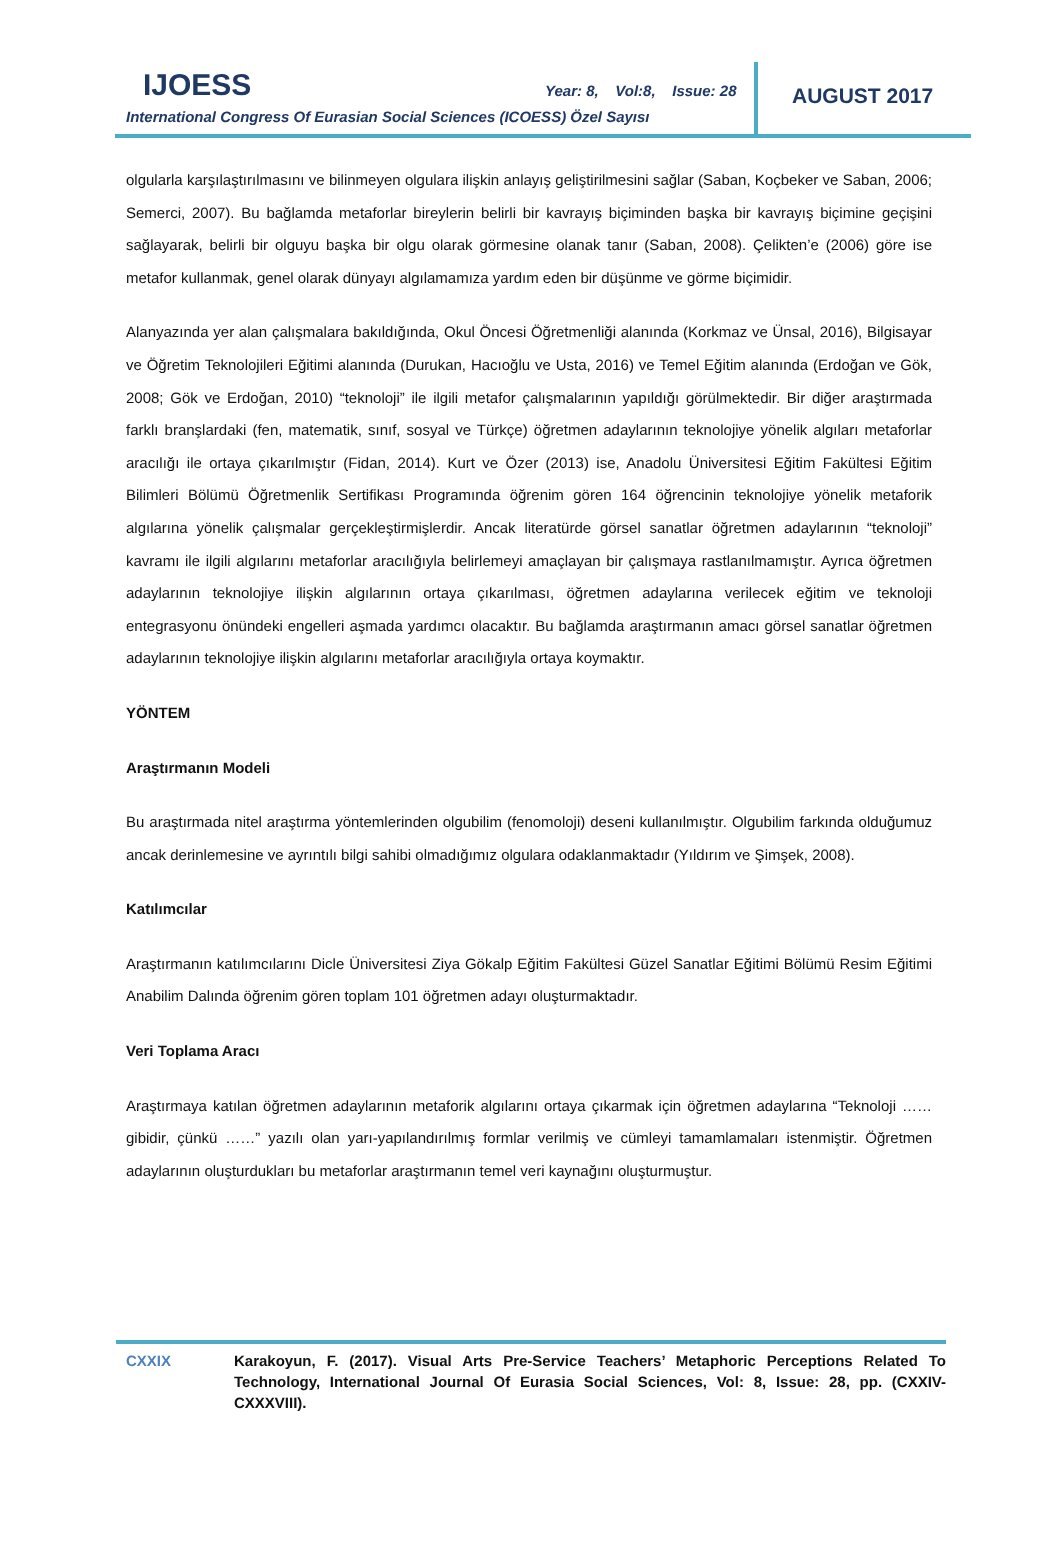IJOESS
Year: 8, Vol:8, Issue: 28
International Congress Of Eurasian Social Sciences (ICOESS) Özel Sayısı
AUGUST 2017
olgularla karşılaştırılmasını ve bilinmeyen olgulara ilişkin anlayış geliştirilmesini sağlar (Saban, Koçbeker ve Saban, 2006; Semerci, 2007). Bu bağlamda metaforlar bireylerin belirli bir kavrayış biçiminden başka bir kavrayış biçimine geçişini sağlayarak, belirli bir olguyu başka bir olgu olarak görmesine olanak tanır (Saban, 2008). Çelikten’e (2006) göre ise metafor kullanmak, genel olarak dünyayı algılamamıza yardım eden bir düşünme ve görme biçimidir.
Alanyazında yer alan çalışmalara bakıldığında, Okul Öncesi Öğretmenliği alanında (Korkmaz ve Ünsal, 2016), Bilgisayar ve Öğretim Teknolojileri Eğitimi alanında (Durukan, Hacıoğlu ve Usta, 2016) ve Temel Eğitim alanında (Erdoğan ve Gök, 2008; Gök ve Erdoğan, 2010) “teknoloji” ile ilgili metafor çalışmalarının yapıldığı görülmektedir. Bir diğer araştırmada farklı branşlardaki (fen, matematik, sınıf, sosyal ve Türkçe) öğretmen adaylarının teknolojiye yönelik algıları metaforlar aracılığı ile ortaya çıkarılmıştır (Fidan, 2014). Kurt ve Özer (2013) ise, Anadolu Üniversitesi Eğitim Fakültesi Eğitim Bilimleri Bölümü Öğretmenlik Sertifikası Programında öğrenim gören 164 öğrencinin teknolojiye yönelik metaforik algılarına yönelik çalışmalar gerçekleştirmişlerdir. Ancak literatürde görsel sanatlar öğretmen adaylarının “teknoloji” kavramı ile ilgili algılarını metaforlar aracılığıyla belirlemeyi amaçlayan bir çalışmaya rastlanılmamıştır. Ayrıca öğretmen adaylarının teknolojiye ilişkin algılarının ortaya çıkarılması, öğretmen adaylarına verilecek eğitim ve teknoloji entegrasyonu önündeki engelleri aşmada yardımcı olacaktır. Bu bağlamda araştırmanın amacı görsel sanatlar öğretmen adaylarının teknolojiye ilişkin algılarını metaforlar aracılığıyla ortaya koymaktır.
YÖNTEM
Araştırmanın Modeli
Bu araştırmada nitel araştırma yöntemlerinden olgubilim (fenomoloji) deseni kullanılmıştır. Olgubilim farkında olduğumuz ancak derinlemesine ve ayrıntılı bilgi sahibi olmadığımız olgulara odaklanmaktadır (Yıldırım ve Şimşek, 2008).
Katılımcılar
Araştırmanın katılımcılarını Dicle Üniversitesi Ziya Gökalp Eğitim Fakültesi Güzel Sanatlar Eğitimi Bölümü Resim Eğitimi Anabilim Dalında öğrenim gören toplam 101 öğretmen adayı oluşturmaktadır.
Veri Toplama Aracı
Araştırmaya katılan öğretmen adaylarının metaforik algılarını ortaya çıkarmak için öğretmen adaylarına “Teknoloji …… gibidir, çünkü ……” yazılı olan yarı-yapılandırılmış formlar verilmiş ve cümleyi tamamlamaları istenmiştir. Öğretmen adaylarının oluşturdukları bu metaforlar araştırmanın temel veri kaynağını oluşturmuştur.
CXXIX Karakoyun, F. (2017). Visual Arts Pre-Service Teachers’ Metaphoric Perceptions Related To Technology, International Journal Of Eurasia Social Sciences, Vol: 8, Issue: 28, pp. (CXXIV-CXXXVIII).